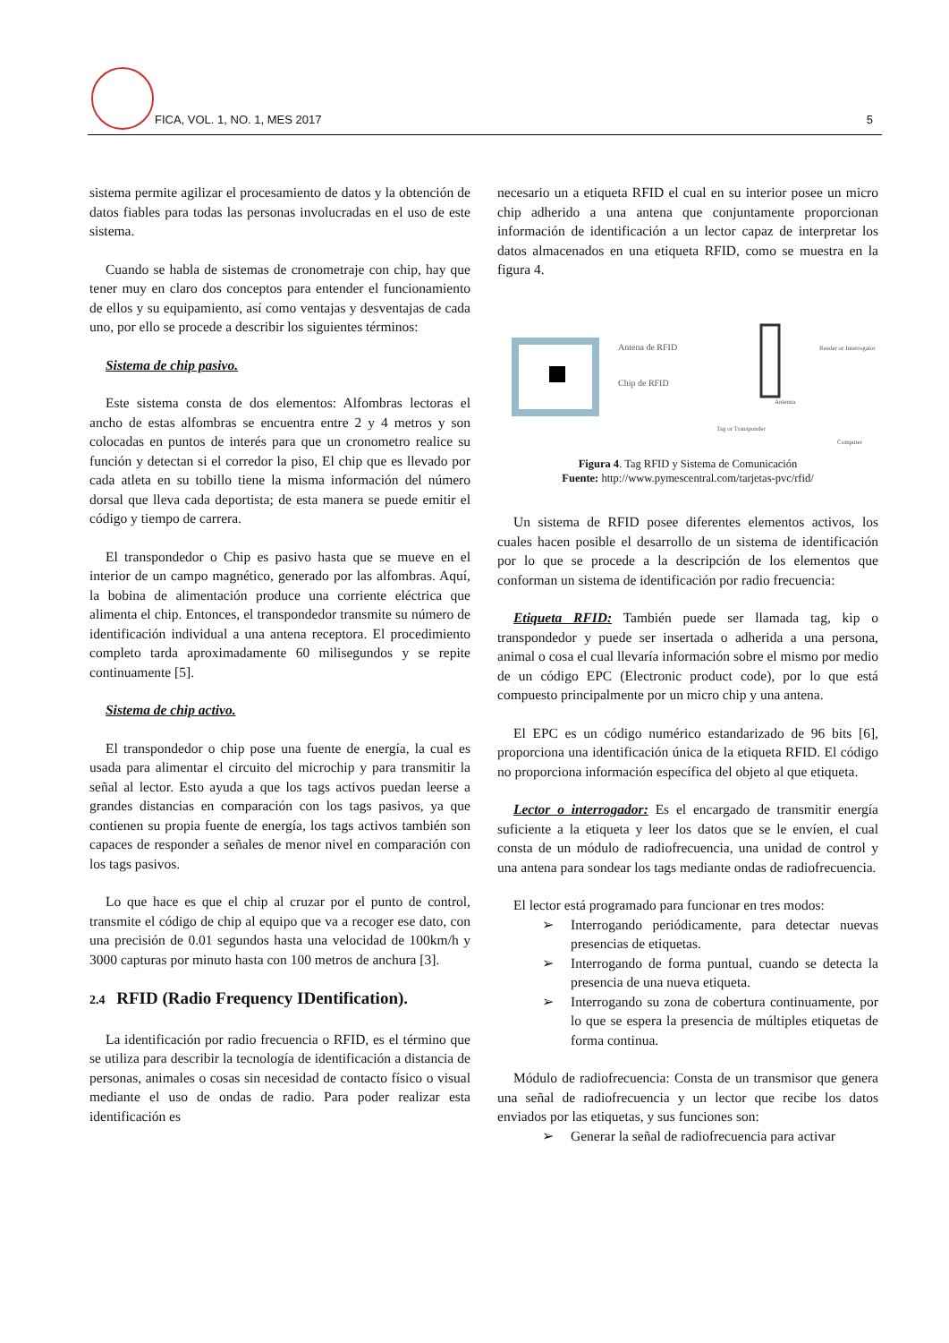FICA, VOL. 1, NO. 1, MES 2017 5
sistema permite agilizar el procesamiento de datos y la obtención de datos fiables para todas las personas involucradas en el uso de este sistema.
Cuando se habla de sistemas de cronometraje con chip, hay que tener muy en claro dos conceptos para entender el funcionamiento de ellos y su equipamiento, así como ventajas y desventajas de cada uno, por ello se procede a describir los siguientes términos:
Sistema de chip pasivo.
Este sistema consta de dos elementos: Alfombras lectoras el ancho de estas alfombras se encuentra entre 2 y 4 metros y son colocadas en puntos de interés para que un cronometro realice su función y detectan si el corredor la piso, El chip que es llevado por cada atleta en su tobillo tiene la misma información del número dorsal que lleva cada deportista; de esta manera se puede emitir el código y tiempo de carrera.
El transpondedor o Chip es pasivo hasta que se mueve en el interior de un campo magnético, generado por las alfombras. Aquí, la bobina de alimentación produce una corriente eléctrica que alimenta el chip. Entonces, el transpondedor transmite su número de identificación individual a una antena receptora. El procedimiento completo tarda aproximadamente 60 milisegundos y se repite continuamente [5].
Sistema de chip activo.
El transpondedor o chip pose una fuente de energía, la cual es usada para alimentar el circuito del microchip y para transmitir la señal al lector. Esto ayuda a que los tags activos puedan leerse a grandes distancias en comparación con los tags pasivos, ya que contienen su propia fuente de energía, los tags activos también son capaces de responder a señales de menor nivel en comparación con los tags pasivos.
Lo que hace es que el chip al cruzar por el punto de control, transmite el código de chip al equipo que va a recoger ese dato, con una precisión de 0.01 segundos hasta una velocidad de 100km/h y 3000 capturas por minuto hasta con 100 metros de anchura [3].
2.4 RFID (Radio Frequency IDentification).
La identificación por radio frecuencia o RFID, es el término que se utiliza para describir la tecnología de identificación a distancia de personas, animales o cosas sin necesidad de contacto físico o visual mediante el uso de ondas de radio. Para poder realizar esta identificación es
necesario un a etiqueta RFID el cual en su interior posee un micro chip adherido a una antena que conjuntamente proporcionan información de identificación a un lector capaz de interpretar los datos almacenados en una etiqueta RFID, como se muestra en la figura 4.
Antena de RFID
Chip de RFID
Reader or Interrogator
Antenna
Tag or Transponder
Computer
Figura 4. Tag RFID y Sistema de Comunicación
Fuente: http://www.pymescentral.com/tarjetas-pvc/rfid/
Un sistema de RFID posee diferentes elementos activos, los cuales hacen posible el desarrollo de un sistema de identificación por lo que se procede a la descripción de los elementos que conforman un sistema de identificación por radio frecuencia:
Etiqueta RFID: También puede ser llamada tag, kip o transpondedor y puede ser insertada o adherida a una persona, animal o cosa el cual llevaría información sobre el mismo por medio de un código EPC (Electronic product code), por lo que está compuesto principalmente por un micro chip y una antena.
El EPC es un código numérico estandarizado de 96 bits [6], proporciona una identificación única de la etiqueta RFID. El código no proporciona información específica del objeto al que etiqueta.
Lector o interrogador: Es el encargado de transmitir energía suficiente a la etiqueta y leer los datos que se le envíen, el cual consta de un módulo de radiofrecuencia, una unidad de control y una antena para sondear los tags mediante ondas de radiofrecuencia.
El lector está programado para funcionar en tres modos:
➢ Interrogando periódicamente, para detectar nuevas presencias de etiquetas.
➢ Interrogando de forma puntual, cuando se detecta la presencia de una nueva etiqueta.
➢ Interrogando su zona de cobertura continuamente, por lo que se espera la presencia de múltiples etiquetas de forma continua.
Módulo de radiofrecuencia: Consta de un transmisor que genera una señal de radiofrecuencia y un lector que recibe los datos enviados por las etiquetas, y sus funciones son:
➢ Generar la señal de radiofrecuencia para activar